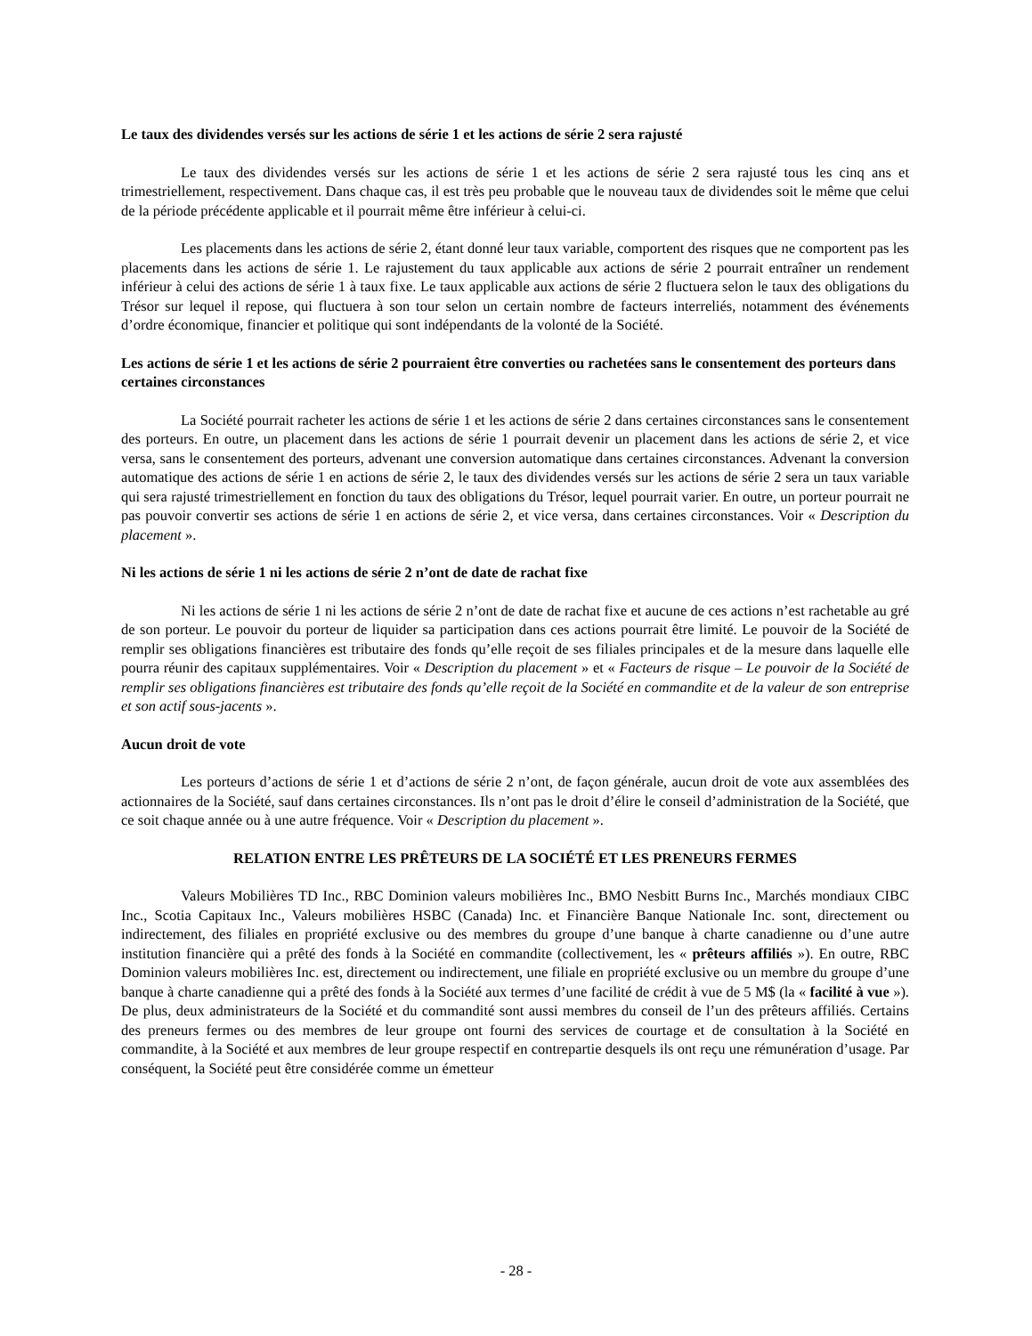Le taux des dividendes versés sur les actions de série 1 et les actions de série 2 sera rajusté
Le taux des dividendes versés sur les actions de série 1 et les actions de série 2 sera rajusté tous les cinq ans et trimestriellement, respectivement. Dans chaque cas, il est très peu probable que le nouveau taux de dividendes soit le même que celui de la période précédente applicable et il pourrait même être inférieur à celui-ci.
Les placements dans les actions de série 2, étant donné leur taux variable, comportent des risques que ne comportent pas les placements dans les actions de série 1. Le rajustement du taux applicable aux actions de série 2 pourrait entraîner un rendement inférieur à celui des actions de série 1 à taux fixe. Le taux applicable aux actions de série 2 fluctuera selon le taux des obligations du Trésor sur lequel il repose, qui fluctuera à son tour selon un certain nombre de facteurs interreliés, notamment des événements d’ordre économique, financier et politique qui sont indépendants de la volonté de la Société.
Les actions de série 1 et les actions de série 2 pourraient être converties ou rachetées sans le consentement des porteurs dans certaines circonstances
La Société pourrait racheter les actions de série 1 et les actions de série 2 dans certaines circonstances sans le consentement des porteurs. En outre, un placement dans les actions de série 1 pourrait devenir un placement dans les actions de série 2, et vice versa, sans le consentement des porteurs, advenant une conversion automatique dans certaines circonstances. Advenant la conversion automatique des actions de série 1 en actions de série 2, le taux des dividendes versés sur les actions de série 2 sera un taux variable qui sera rajusté trimestriellement en fonction du taux des obligations du Trésor, lequel pourrait varier. En outre, un porteur pourrait ne pas pouvoir convertir ses actions de série 1 en actions de série 2, et vice versa, dans certaines circonstances. Voir « Description du placement ».
Ni les actions de série 1 ni les actions de série 2 n’ont de date de rachat fixe
Ni les actions de série 1 ni les actions de série 2 n’ont de date de rachat fixe et aucune de ces actions n’est rachetable au gré de son porteur. Le pouvoir du porteur de liquider sa participation dans ces actions pourrait être limité. Le pouvoir de la Société de remplir ses obligations financières est tributaire des fonds qu’elle reçoit de ses filiales principales et de la mesure dans laquelle elle pourra réunir des capitaux supplémentaires. Voir « Description du placement » et « Facteurs de risque – Le pouvoir de la Société de remplir ses obligations financières est tributaire des fonds qu’elle reçoit de la Société en commandite et de la valeur de son entreprise et son actif sous-jacents ».
Aucun droit de vote
Les porteurs d’actions de série 1 et d’actions de série 2 n’ont, de façon générale, aucun droit de vote aux assemblées des actionnaires de la Société, sauf dans certaines circonstances. Ils n’ont pas le droit d’élire le conseil d’administration de la Société, que ce soit chaque année ou à une autre fréquence. Voir « Description du placement ».
RELATION ENTRE LES PRÊTEURS DE LA SOCIÉTÉ ET LES PRENEURS FERMES
Valeurs Mobilières TD Inc., RBC Dominion valeurs mobilières Inc., BMO Nesbitt Burns Inc., Marchés mondiaux CIBC Inc., Scotia Capitaux Inc., Valeurs mobilières HSBC (Canada) Inc. et Financière Banque Nationale Inc. sont, directement ou indirectement, des filiales en propriété exclusive ou des membres du groupe d’une banque à charte canadienne ou d’une autre institution financière qui a prêté des fonds à la Société en commandite (collectivement, les « prêteurs affiliés »). En outre, RBC Dominion valeurs mobilières Inc. est, directement ou indirectement, une filiale en propriété exclusive ou un membre du groupe d’une banque à charte canadienne qui a prêté des fonds à la Société aux termes d’une facilité de crédit à vue de 5 M$ (la « facilité à vue »). De plus, deux administrateurs de la Société et du commandité sont aussi membres du conseil de l’un des prêteurs affiliés. Certains des preneurs fermes ou des membres de leur groupe ont fourni des services de courtage et de consultation à la Société en commandite, à la Société et aux membres de leur groupe respectif en contrepartie desquels ils ont reçu une rémunération d’usage. Par conséquent, la Société peut être considérée comme un émetteur
- 28 -